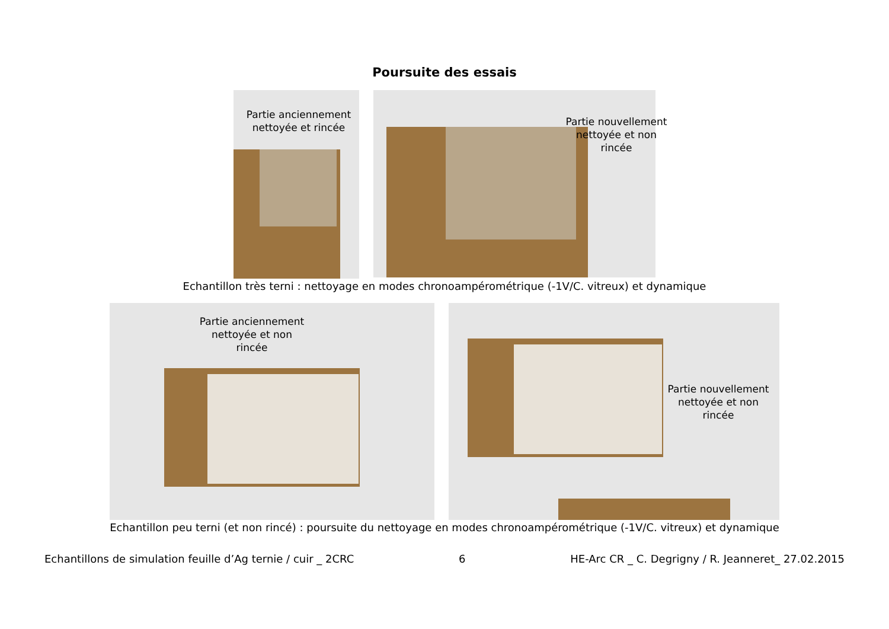Poursuite des essais
Partie anciennement nettoyée et rincée
Partie nouvellement nettoyée et non rincée
Echantillon très terni : nettoyage en modes chronoampérométrique (-1V/C. vitreux) et dynamique
Partie anciennement nettoyée et non rincée
Partie nouvellement nettoyée et non rincée
Echantillon peu terni (et non rincé) : poursuite du nettoyage en modes chronoampérométrique (-1V/C. vitreux) et dynamique
Echantillons de simulation feuille d’Ag ternie / cuir _ 2CRC 6 HE-Arc CR _ C. Degrigny / R. Jeanneret_ 27.02.2015